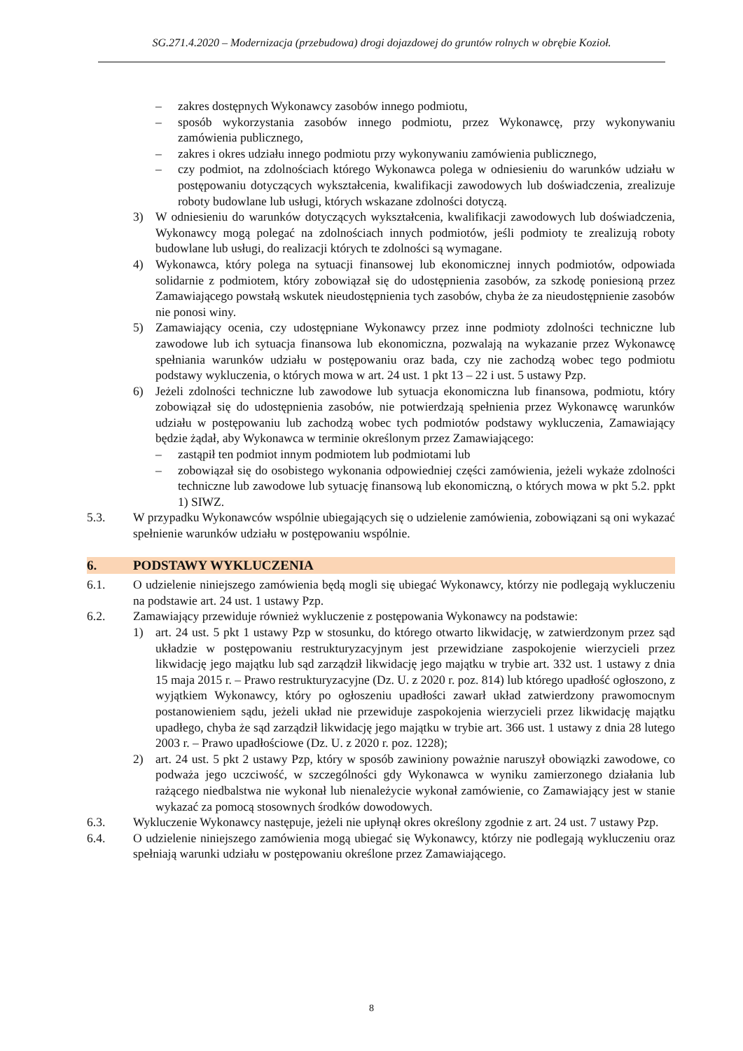SG.271.4.2020 – Modernizacja (przebudowa) drogi dojazdowej do gruntów rolnych w obrębie Kozioł.
– zakres dostępnych Wykonawcy zasobów innego podmiotu,
– sposób wykorzystania zasobów innego podmiotu, przez Wykonawcę, przy wykonywaniu zamówienia publicznego,
– zakres i okres udziału innego podmiotu przy wykonywaniu zamówienia publicznego,
– czy podmiot, na zdolnościach którego Wykonawca polega w odniesieniu do warunków udziału w postępowaniu dotyczących wykształcenia, kwalifikacji zawodowych lub doświadczenia, zrealizuje roboty budowlane lub usługi, których wskazane zdolności dotyczą.
3) W odniesieniu do warunków dotyczących wykształcenia, kwalifikacji zawodowych lub doświadczenia, Wykonawcy mogą polegać na zdolnościach innych podmiotów, jeśli podmioty te zrealizują roboty budowlane lub usługi, do realizacji których te zdolności są wymagane.
4) Wykonawca, który polega na sytuacji finansowej lub ekonomicznej innych podmiotów, odpowiada solidarnie z podmiotem, który zobowiązał się do udostępnienia zasobów, za szkodę poniesioną przez Zamawiającego powstałą wskutek nieudostępnienia tych zasobów, chyba że za nieudostępnienie zasobów nie ponosi winy.
5) Zamawiający ocenia, czy udostępniane Wykonawcy przez inne podmioty zdolności techniczne lub zawodowe lub ich sytuacja finansowa lub ekonomiczna, pozwalają na wykazanie przez Wykonawcę spełniania warunków udziału w postępowaniu oraz bada, czy nie zachodzą wobec tego podmiotu podstawy wykluczenia, o których mowa w art. 24 ust. 1 pkt 13 – 22 i ust. 5 ustawy Pzp.
6) Jeżeli zdolności techniczne lub zawodowe lub sytuacja ekonomiczna lub finansowa, podmiotu, który zobowiązał się do udostępnienia zasobów, nie potwierdzają spełnienia przez Wykonawcę warunków udziału w postępowaniu lub zachodzą wobec tych podmiotów podstawy wykluczenia, Zamawiający będzie żądał, aby Wykonawca w terminie określonym przez Zamawiającego:
– zastąpił ten podmiot innym podmiotem lub podmiotami lub
– zobowiązał się do osobistego wykonania odpowiedniej części zamówienia, jeżeli wykaże zdolności techniczne lub zawodowe lub sytuację finansową lub ekonomiczną, o których mowa w pkt 5.2. ppkt 1) SIWZ.
5.3. W przypadku Wykonawców wspólnie ubiegających się o udzielenie zamówienia, zobowiązani są oni wykazać spełnienie warunków udziału w postępowaniu wspólnie.
6. PODSTAWY WYKLUCZENIA
6.1. O udzielenie niniejszego zamówienia będą mogli się ubiegać Wykonawcy, którzy nie podlegają wykluczeniu na podstawie art. 24 ust. 1 ustawy Pzp.
6.2. Zamawiający przewiduje również wykluczenie z postępowania Wykonawcy na podstawie:
1) art. 24 ust. 5 pkt 1 ustawy Pzp w stosunku, do którego otwarto likwidację, w zatwierdzonym przez sąd układzie w postępowaniu restrukturyzacyjnym jest przewidziane zaspokojenie wierzycieli przez likwidację jego majątku lub sąd zarządził likwidację jego majątku w trybie art. 332 ust. 1 ustawy z dnia 15 maja 2015 r. – Prawo restrukturyzacyjne (Dz. U. z 2020 r. poz. 814) lub którego upadłość ogłoszono, z wyjątkiem Wykonawcy, który po ogłoszeniu upadłości zawarł układ zatwierdzony prawomocnym postanowieniem sądu, jeżeli układ nie przewiduje zaspokojenia wierzycieli przez likwidację majątku upadłego, chyba że sąd zarządził likwidację jego majątku w trybie art. 366 ust. 1 ustawy z dnia 28 lutego 2003 r. – Prawo upadłościowe (Dz. U. z 2020 r. poz. 1228);
2) art. 24 ust. 5 pkt 2 ustawy Pzp, który w sposób zawiniony poważnie naruszył obowiązki zawodowe, co podważa jego uczciwość, w szczególności gdy Wykonawca w wyniku zamierzonego działania lub rażącego niedbalstwa nie wykonał lub nienależycie wykonał zamówienie, co Zamawiający jest w stanie wykazać za pomocą stosownych środków dowodowych.
6.3. Wykluczenie Wykonawcy następuje, jeżeli nie upłynął okres określony zgodnie z art. 24 ust. 7 ustawy Pzp.
6.4. O udzielenie niniejszego zamówienia mogą ubiegać się Wykonawcy, którzy nie podlegają wykluczeniu oraz spełniają warunki udziału w postępowaniu określone przez Zamawiającego.
8